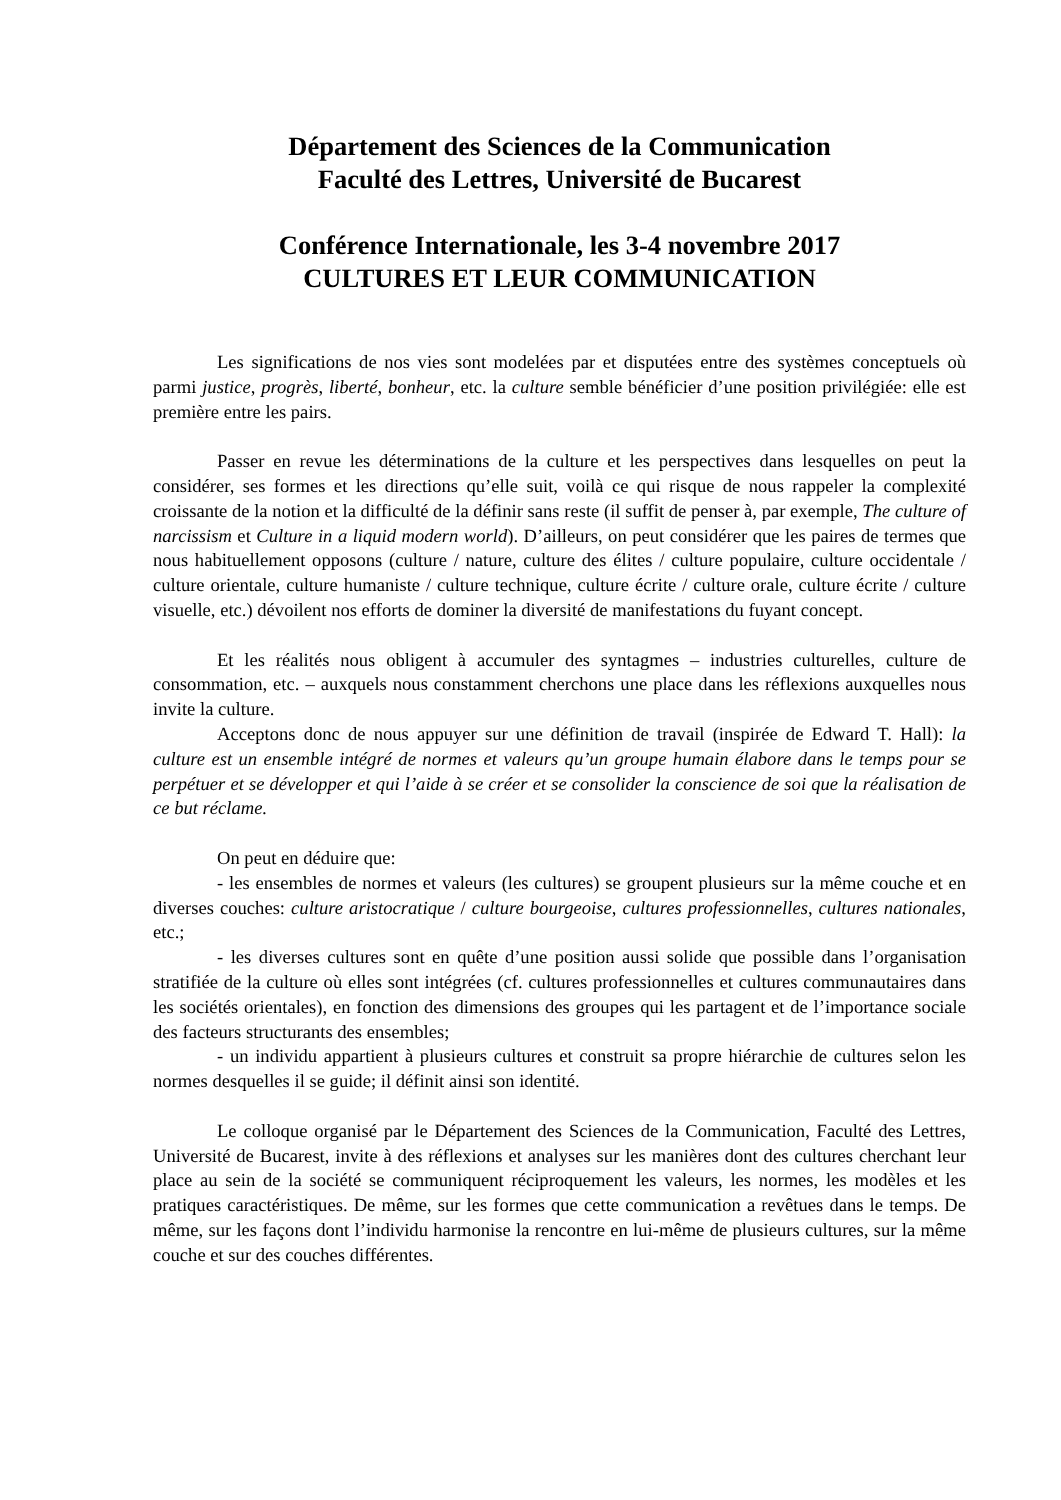Département des Sciences de la Communication
Faculté des Lettres, Université de Bucarest
Conférence Internationale, les 3-4 novembre 2017
CULTURES ET LEUR COMMUNICATION
Les significations de nos vies sont modelées par et disputées entre des systèmes conceptuels où parmi justice, progrès, liberté, bonheur, etc. la culture semble bénéficier d’une position privilégiée: elle est première entre les pairs.
Passer en revue les déterminations de la culture et les perspectives dans lesquelles on peut la considérer, ses formes et les directions qu’elle suit, voilà ce qui risque de nous rappeler la complexité croissante de la notion et la difficulté de la définir sans reste (il suffit de penser à, par exemple, The culture of narcissism et Culture in a liquid modern world). D’ailleurs, on peut considérer que les paires de termes que nous habituellement opposons (culture / nature, culture des élites / culture populaire, culture occidentale / culture orientale, culture humaniste / culture technique, culture écrite / culture orale, culture écrite / culture visuelle, etc.) dévoilent nos efforts de dominer la diversité de manifestations du fuyant concept.
Et les réalités nous obligent à accumuler des syntagmes – industries culturelles, culture de consommation, etc. – auxquels nous constamment cherchons une place dans les réflexions auxquelles nous invite la culture.
Acceptons donc de nous appuyer sur une définition de travail (inspirée de Edward T. Hall): la culture est un ensemble intégré de normes et valeurs qu’un groupe humain élabore dans le temps pour se perpétuer et se développer et qui l’aide à se créer et se consolider la conscience de soi que la réalisation de ce but réclame.
On peut en déduire que:
- les ensembles de normes et valeurs (les cultures) se groupent plusieurs sur la même couche et en diverses couches: culture aristocratique / culture bourgeoise, cultures professionnelles, cultures nationales, etc.;
- les diverses cultures sont en quête d’une position aussi solide que possible dans l’organisation stratifiée de la culture où elles sont intégrées (cf. cultures professionnelles et cultures communautaires dans les sociétés orientales), en fonction des dimensions des groupes qui les partagent et de l’importance sociale des facteurs structurants des ensembles;
- un individu appartient à plusieurs cultures et construit sa propre hiérarchie de cultures selon les normes desquelles il se guide; il définit ainsi son identité.
Le colloque organisé par le Département des Sciences de la Communication, Faculté des Lettres, Université de Bucarest, invite à des réflexions et analyses sur les manières dont des cultures cherchant leur place au sein de la société se communiquent réciproquement les valeurs, les normes, les modèles et les pratiques caractéristiques. De même, sur les formes que cette communication a revêtues dans le temps. De même, sur les façons dont l’individu harmonise la rencontre en lui-même de plusieurs cultures, sur la même couche et sur des couches différentes.